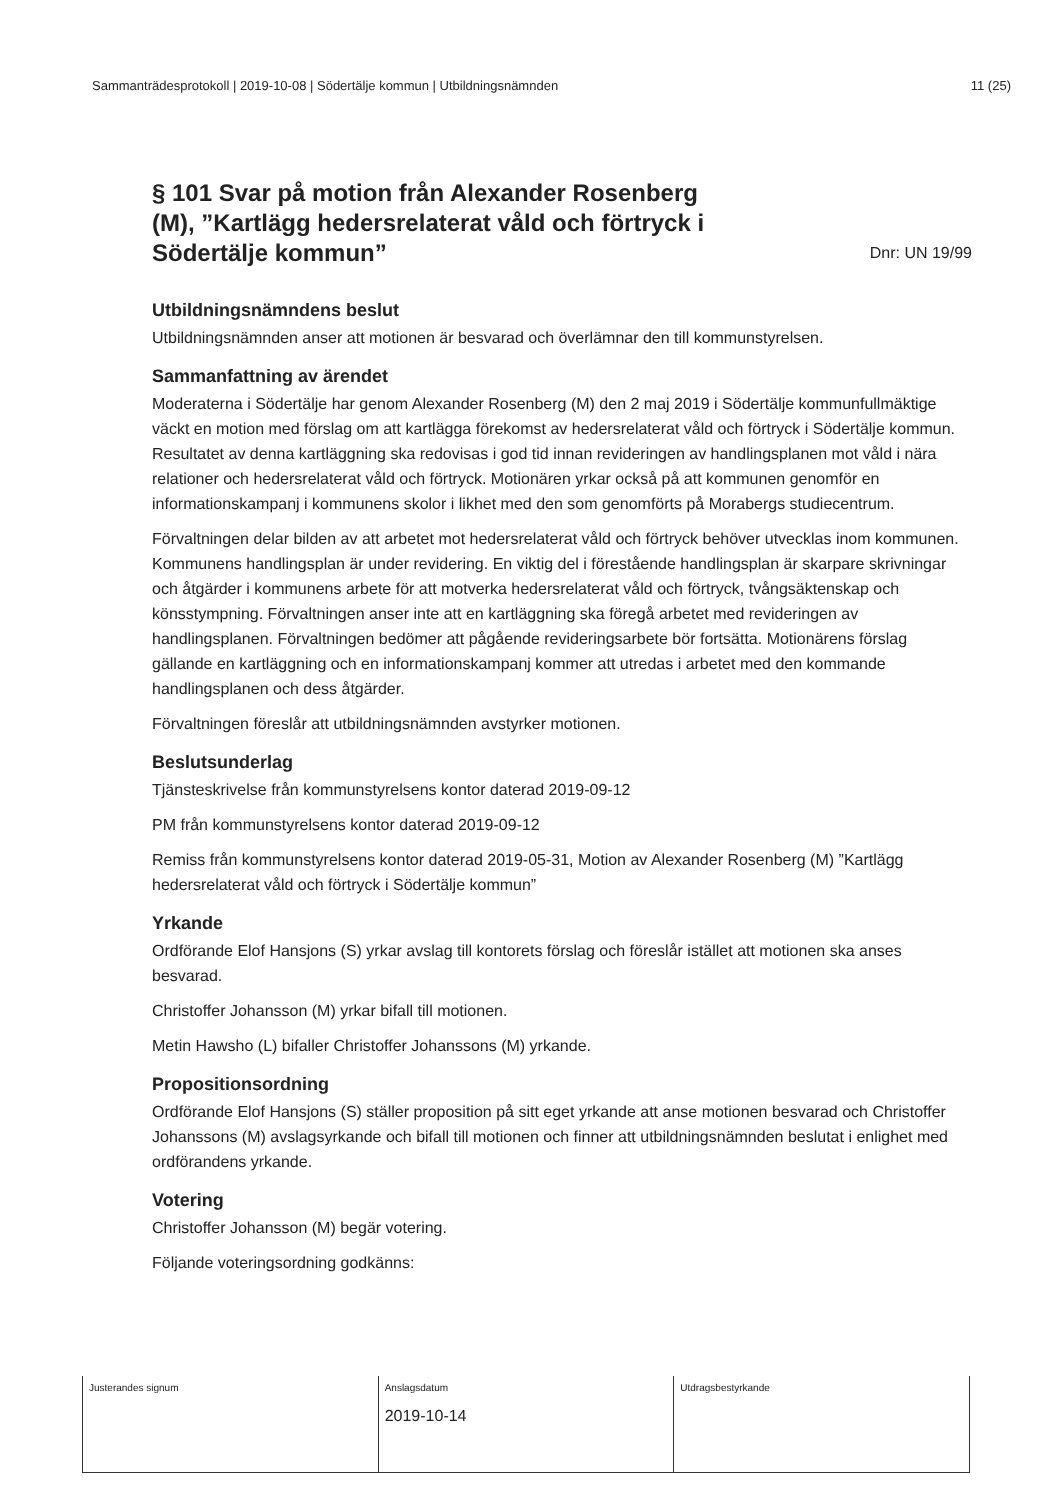Sammanträdesprotokoll | 2019-10-08 | Södertälje kommun | Utbildningsnämnden 11 (25)
§ 101 Svar på motion från Alexander Rosenberg (M), ”Kartlägg hedersrelaterat våld och förtryck i Södertälje kommun” Dnr: UN 19/99
Utbildningsnämndens beslut
Utbildningsnämnden anser att motionen är besvarad och överlämnar den till kommunstyrelsen.
Sammanfattning av ärendet
Moderaterna i Södertälje har genom Alexander Rosenberg (M) den 2 maj 2019 i Södertälje kommunfullmäktige väckt en motion med förslag om att kartlägga förekomst av hedersrelaterat våld och förtryck i Södertälje kommun. Resultatet av denna kartläggning ska redovisas i god tid innan revideringen av handlingsplanen mot våld i nära relationer och hedersrelaterat våld och förtryck. Motionären yrkar också på att kommunen genomför en informationskampanj i kommunens skolor i likhet med den som genomförts på Morabergs studiecentrum.
Förvaltningen delar bilden av att arbetet mot hedersrelaterat våld och förtryck behöver utvecklas inom kommunen. Kommunens handlingsplan är under revidering. En viktig del i förestående handlingsplan är skarpare skrivningar och åtgärder i kommunens arbete för att motverka hedersrelaterat våld och förtryck, tvångsäktenskap och könsstympning. Förvaltningen anser inte att en kartläggning ska föregå arbetet med revideringen av handlingsplanen. Förvaltningen bedömer att pågående revideringsarbete bör fortsätta. Motionärens förslag gällande en kartläggning och en informationskampanj kommer att utredas i arbetet med den kommande handlingsplanen och dess åtgärder.
Förvaltningen föreslår att utbildningsnämnden avstyrker motionen.
Beslutsunderlag
Tjänsteskrivelse från kommunstyrelsens kontor daterad 2019-09-12
PM från kommunstyrelsens kontor daterad 2019-09-12
Remiss från kommunstyrelsens kontor daterad 2019-05-31, Motion av Alexander Rosenberg (M) ”Kartlägg hedersrelaterat våld och förtryck i Södertälje kommun”
Yrkande
Ordförande Elof Hansjons (S) yrkar avslag till kontorets förslag och föreslår istället att motionen ska anses besvarad.
Christoffer Johansson (M) yrkar bifall till motionen.
Metin Hawsho (L) bifaller Christoffer Johanssons (M) yrkande.
Propositionsordning
Ordförande Elof Hansjons (S) ställer proposition på sitt eget yrkande att anse motionen besvarad och Christoffer Johanssons (M) avslagsyrkande och bifall till motionen och finner att utbildningsnämnden beslutat i enlighet med ordförandens yrkande.
Votering
Christoffer Johansson (M) begär votering.
Följande voteringsordning godkänns:
| Justerandes signum | Anslagsdatum 2019-10-14 | Utdragsbestyrkande |